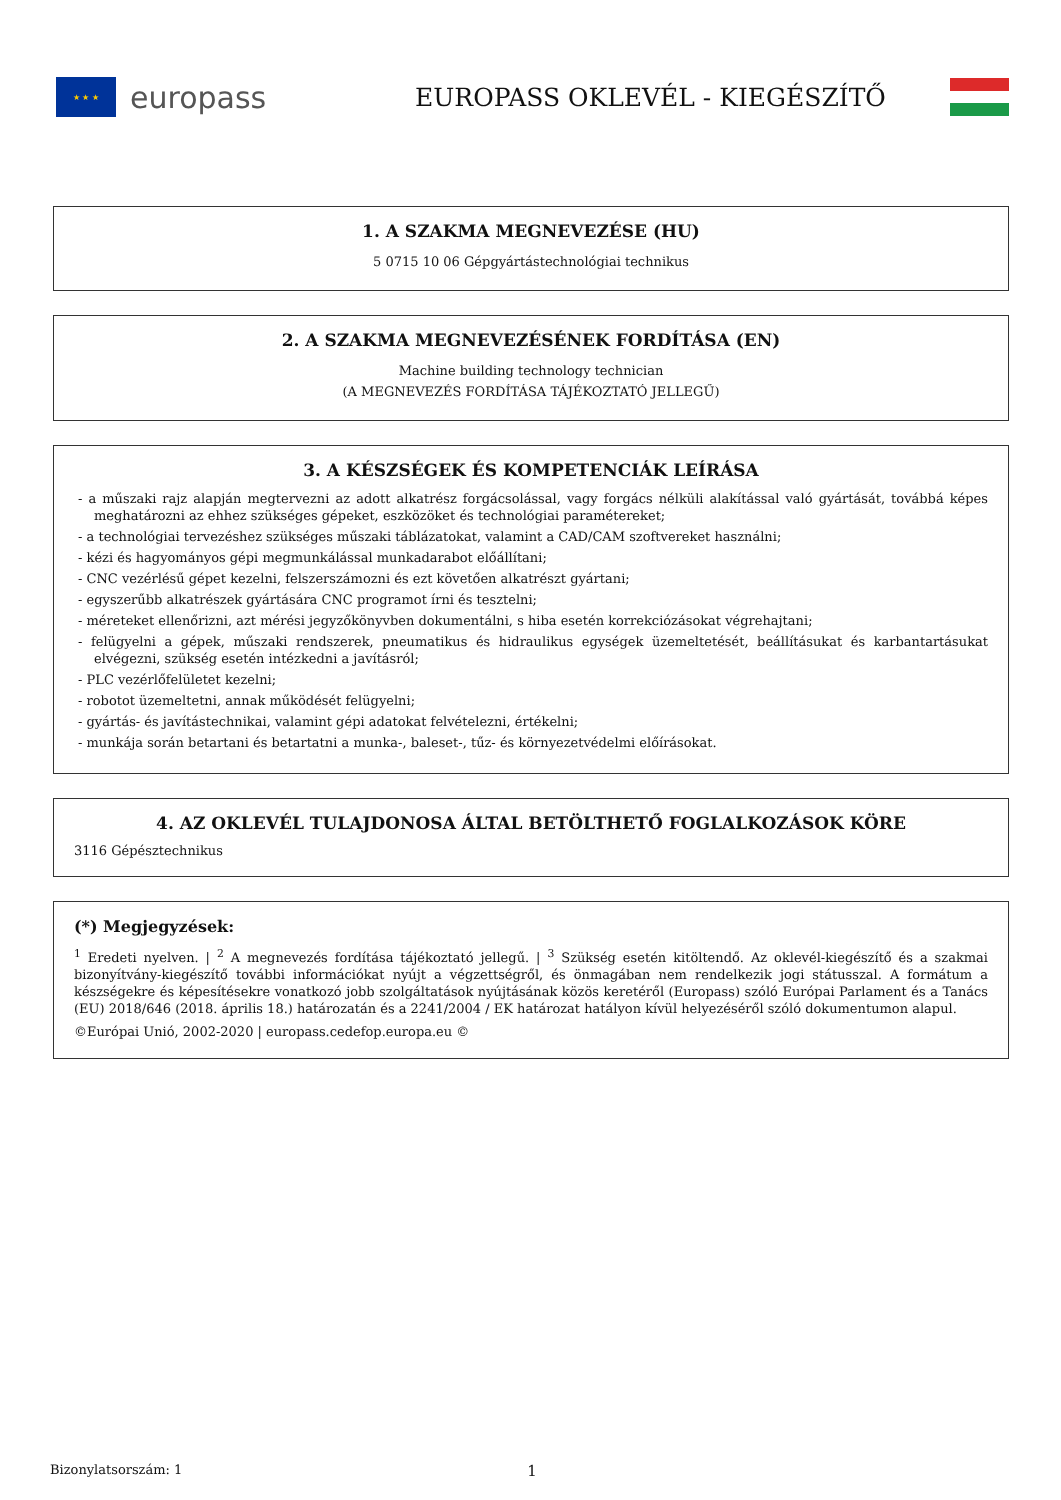★ ★ ★
europass
EUROPASS OKLEVÉL - KIEGÉSZÍTŐ
1. A SZAKMA MEGNEVEZÉSE (HU)
5 0715 10 06 Gépgyártástechnológiai technikus
2. A SZAKMA MEGNEVEZÉSÉNEK FORDÍTÁSA (EN)
Machine building technology technician
(A MEGNEVEZÉS FORDÍTÁSA TÁJÉKOZTATÓ JELLEGŰ)
3. A KÉSZSÉGEK ÉS KOMPETENCIÁK LEÍRÁSA
- a műszaki rajz alapján megtervezni az adott alkatrész forgácsolással, vagy forgács nélküli alakítással való gyártását, továbbá képes meghatározni az ehhez szükséges gépeket, eszközöket és technológiai paramétereket;
- a technológiai tervezéshez szükséges műszaki táblázatokat, valamint a CAD/CAM szoftvereket használni;
- kézi és hagyományos gépi megmunkálással munkadarabot előállítani;
- CNC vezérlésű gépet kezelni, felszerszámozni és ezt követően alkatrészt gyártani;
- egyszerűbb alkatrészek gyártására CNC programot írni és tesztelni;
- méreteket ellenőrizni, azt mérési jegyzőkönyvben dokumentálni, s hiba esetén korrekciózásokat végrehajtani;
- felügyelni a gépek, műszaki rendszerek, pneumatikus és hidraulikus egységek üzemeltetését, beállításukat és karbantartásukat elvégezni, szükség esetén intézkedni a javításról;
- PLC vezérlőfelületet kezelni;
- robotot üzemeltetni, annak működését felügyelni;
- gyártás- és javítástechnikai, valamint gépi adatokat felvételezni, értékelni;
- munkája során betartani és betartatni a munka-, baleset-, tűz- és környezetvédelmi előírásokat.
4. AZ OKLEVÉL TULAJDONOSA ÁLTAL BETÖLTHETŐ FOGLALKOZÁSOK KÖRE
3116 Gépésztechnikus
(*) Megjegyzések:
<sup>1</sup> Eredeti nyelven. | <sup>2</sup> A megnevezés fordítása tájékoztató jellegű. | <sup>3</sup> Szükség esetén kitöltendő. Az oklevél-kiegészítő és a szakmai bizonyítvány-kiegészítő további információkat nyújt a végzettségről, és önmagában nem rendelkezik jogi státusszal. A formátum a készségekre és képesítésekre vonatkozó jobb szolgáltatások nyújtásának közös keretéről (Europass) szóló Európai Parlament és a Tanács (EU) 2018/646 (2018. április 18.) határozatán és a 2241/2004 / EK határozat hatályon kívül helyezéséről szóló dokumentumon alapul.
©Európai Unió, 2002-2020 | europass.cedefop.europa.eu ©
Bizonylatsorszám: 1 1